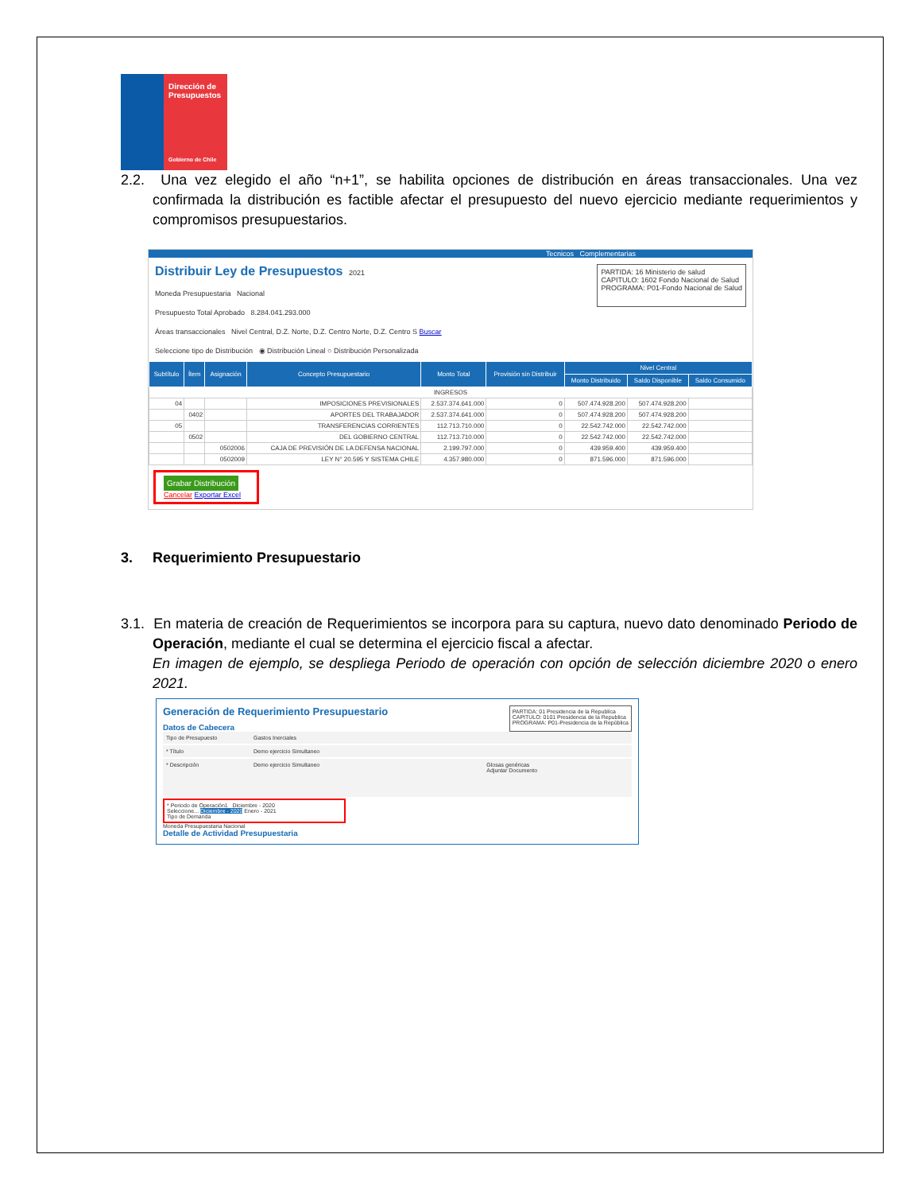Dirección de Presupuestos
Gobierno de Chile
2.2. Una vez elegido el año “n+1”, se habilita opciones de distribución en áreas transaccionales. Una vez confirmada la distribución es factible afectar el presupuesto del nuevo ejercicio mediante requerimientos y compromisos presupuestarios.
Tecnicos Complementarias
Distribuir Ley de Presupuestos 2021
Moneda Presupuestaria Nacional
Presupuesto Total Aprobado 8.284.041.293.000
Áreas transaccionales Nivel Central, D.Z. Norte, D.Z. Centro Norte, D.Z. Centro S Buscar
Seleccione tipo de Distribución ◉ Distribución Lineal ○ Distribución Personalizada
PARTIDA: 16 Ministerio de salud
CAPITULO: 1602 Fondo Nacional de Salud
PROGRAMA: P01-Fondo Nacional de Salud
| Subtítulo | Ítem | Asignación | Concepto Presupuestario | Monto Total | Provisión sin Distribuir | Nivel Central | | |
| --- | --- | --- | --- | --- | --- | --- | --- | --- |
| | | | | | | Monto Distribuido | Saldo Disponible | Saldo Consumido |
| INGRESOS | | | | | | | | |
| 04 | | | IMPOSICIONES PREVISIONALES | 2.537.374.641.000 | 0 | 507.474.928.200 | 507.474.928.200 | |
| | 0402 | | APORTES DEL TRABAJADOR | 2.537.374.641.000 | 0 | 507.474.928.200 | 507.474.928.200 | |
| 05 | | | TRANSFERENCIAS CORRIENTES | 112.713.710.000 | 0 | 22.542.742.000 | 22.542.742.000 | |
| | 0502 | | DEL GOBIERNO CENTRAL | 112.713.710.000 | 0 | 22.542.742.000 | 22.542.742.000 | |
| | | 0502006 | CAJA DE PREVISIÓN DE LA DEFENSA NACIONAL | 2.199.797.000 | 0 | 439.959.400 | 439.959.400 | |
| | | 0502009 | LEY N° 20.595 Y SISTEMA CHILE | 4.357.980.000 | 0 | 871.596.000 | 871.596.000 | |
Grabar Distribución
Cancelar Exportar Excel
3. Requerimiento Presupuestario
3.1. En materia de creación de Requerimientos se incorpora para su captura, nuevo dato denominado Periodo de Operación, mediante el cual se determina el ejercicio fiscal a afectar.
En imagen de ejemplo, se despliega Periodo de operación con opción de selección diciembre 2020 o enero 2021.
Generación de Requerimiento Presupuestario
Datos de Cabecera
PARTIDA: 01 Presidencia de la Republica
CAPITULO: 0101 Presidencia de la Republica
PROGRAMA: P01-Presidencia de la República
Tipo de Presupuesto Gastos Inerciales
* Título Demo ejercicio Simultaneo
* Descripción Demo ejercicio Simultaneo Glosas genéricas
Adjuntar Documento
* Periodo de Operación1 Diciembre - 2020
Seleccione... Diciembre - 2020 Enero - 2021
Tipo de Demanda
Moneda Presupuestaria Nacional
Detalle de Actividad Presupuestaria